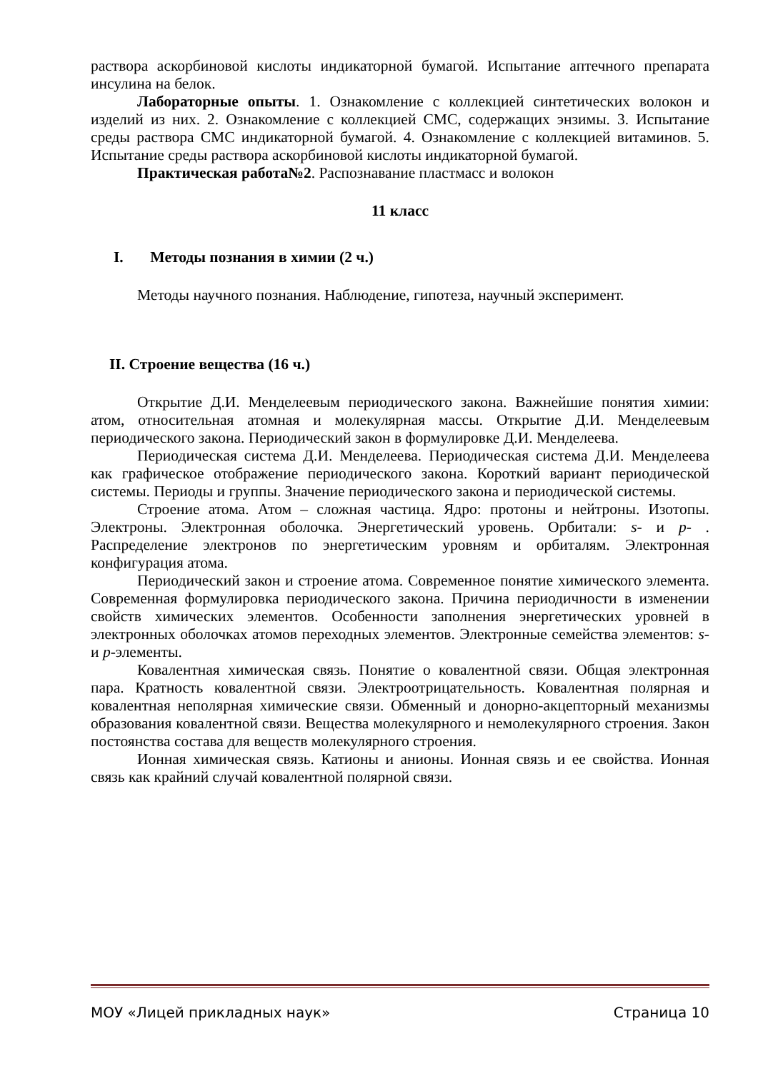раствора аскорбиновой кислоты индикаторной бумагой. Испытание аптечного препарата инсулина на белок.
Лабораторные опыты. 1. Ознакомление с коллекцией синтетических волокон и изделий из них. 2. Ознакомление с коллекцией СМС, содержащих энзимы. 3. Испытание среды раствора СМС индикаторной бумагой. 4. Ознакомление с коллекцией витаминов. 5. Испытание среды раствора аскорбиновой кислоты индикаторной бумагой.
Практическая работа№2. Распознавание пластмасс и волокон
11 класс
I. Методы познания в химии (2 ч.)
Методы научного познания. Наблюдение, гипотеза, научный эксперимент.
II. Строение вещества (16 ч.)
Открытие Д.И. Менделеевым периодического закона. Важнейшие понятия химии: атом, относительная атомная и молекулярная массы. Открытие Д.И. Менделеевым периодического закона. Периодический закон в формулировке Д.И. Менделеева.
Периодическая система Д.И. Менделеева. Периодическая система Д.И. Менделеева как графическое отображение периодического закона. Короткий вариант периодической системы. Периоды и группы. Значение периодического закона и периодической системы.
Строение атома. Атом – сложная частица. Ядро: протоны и нейтроны. Изотопы. Электроны. Электронная оболочка. Энергетический уровень. Орбитали: s- и p- . Распределение электронов по энергетическим уровням и орбиталям. Электронная конфигурация атома.
Периодический закон и строение атома. Современное понятие химического элемента. Современная формулировка периодического закона. Причина периодичности в изменении свойств химических элементов. Особенности заполнения энергетических уровней в электронных оболочках атомов переходных элементов. Электронные семейства элементов: s- и p-элементы.
Ковалентная химическая связь. Понятие о ковалентной связи. Общая электронная пара. Кратность ковалентной связи. Электроотрицательность. Ковалентная полярная и ковалентная неполярная химические связи. Обменный и донорно-акцепторный механизмы образования ковалентной связи. Вещества молекулярного и немолекулярного строения. Закон постоянства состава для веществ молекулярного строения.
Ионная химическая связь. Катионы и анионы. Ионная связь и ее свойства. Ионная связь как крайний случай ковалентной полярной связи.
МОУ «Лицей прикладных наук» Страница 10